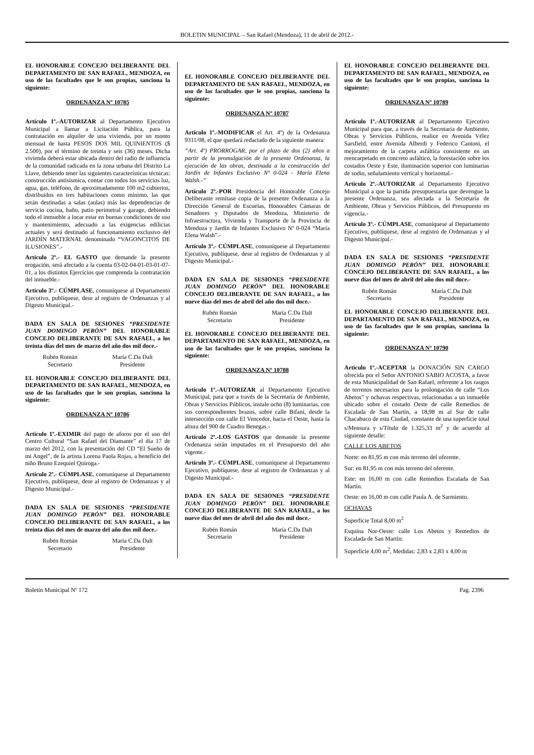BOLETIN MUNICIPAL – San Rafael (Mendoza), 11 de abril de 2012.-
EL HONORABLE CONCEJO DELIBERANTE DEL DEPARTAMENTO DE SAN RAFAEL, MENDOZA, en uso de las facultades que le son propias, sanciona la siguiente:
ORDENANZA Nº 10785
Artículo 1º.-AUTORIZAR al Departamento Ejecutivo Municipal a llamar a Licitación Pública, para la contratación en alquiler de una vivienda, por un monto mensual de hasta PESOS DOS MIL QUINIENTOS ($ 2.500), por el término de treinta y seis (36) meses. Dicha vivienda deberá estar ubicada dentro del radio de influencia de la comunidad radicada en la zona urbana del Distrito La Llave, debiendo tener las siguientes características técnicas: construcción antisísmica, contar con todos los servicios luz, agua, gas, teléfono, de aproximadamente 100 m2 cubiertos, distribuidos en tres habitaciones como mínimo, las que serán destinadas a salas (aulas) más las dependencias de servicio cocina, baño, patio perimetral y garage, debiendo todo el inmueble a locar estar en buenas condiciones de uso y mantenimiento, adecuado a las exigencias edilicias actuales y será destinado al funcionamiento exclusivo del JARDÍN MATERNAL denominado “VAGONCITOS DE ILUSIONES”.-
Artículo 2º.- EL GASTO que demande la presente erogación, será afectado a la cuenta 03-02-04-01-03-01-07-01, a los distintos Ejercicios que comprenda la contratación del inmueble.-
Artículo 3º.- CÚMPLASE, comuníquese al Departamento Ejecutivo, publíquese, dese al registro de Ordenanzas y al Digesto Municipal.-
DADA EN SALA DE SESIONES “PRESIDENTE JUAN DOMINGO PERÓN” DEL HONORABLE CONCEJO DELIBERANTE DE SAN RAFAEL, a los treinta días del mes de marzo del año dos mil doce.-
Rubén Román
Secretario
María C.Da Dalt
Presidente
EL HONORABLE CONCEJO DELIBERANTE DEL DEPARTAMENTO DE SAN RAFAEL, MENDOZA, en uso de las facultades que le son propias, sanciona la siguiente:
ORDENANZA Nº 10786
Artículo 1º.-EXIMIR del pago de aforos por el uso del Centro Cultural “San Rafael del Diamante” el día 17 de marzo del 2012, con la presentación del CD “El Sueño de mi Angel”, de la artista Lorena Paola Rojas, a beneficio del niño Bruno Ezequiel Quiroga.-
Artículo 2º.- CÚMPLASE, comuníquese al Departamento Ejecutivo, publíquese, dese al registro de Ordenanzas y al Digesto Municipal.-
DADA EN SALA DE SESIONES “PRESIDENTE JUAN DOMINGO PERÓN” DEL HONORABLE CONCEJO DELIBERANTE DE SAN RAFAEL, a los treinta días del mes de marzo del año dos mil doce.-
Rubén Román
Secretario
María C.Da Dalt
Presidente
EL HONORABLE CONCEJO DELIBERANTE DEL DEPARTAMENTO DE SAN RAFAEL, MENDOZA, en uso de las facultades que le son propias, sanciona la siguiente:
ORDENANZA Nº 10787
Artículo 1º.-MODIFICAR el Art. 4º) de la Ordenanza 9311/08, el que quedará redactado de la siguiente manera:
“Art. 4º) PRORROGAR, por el plazo de dos (2) años a partir de la promulgación de la presente Ordenanza, la ejecución de las obras, destinada a la construcción del Jardín de Infantes Exclusivo Nº 0-024 - María Elena Walsh.-”
Artículo 2º.-POR Presidencia del Honorable Concejo Deliberante remítase copia de la presente Ordenanza a la Dirección General de Escuelas, Honorables Cámaras de Senadores y Diputados de Mendoza, Ministerio de Infraestructura, Vivienda y Transporte de la Provincia de Mendoza y Jardín de Infantes Exclusivo Nº 0-024 “María Elena Walsh”.-
Artículo 3º.- CÚMPLASE, comuníquese al Departamento Ejecutivo, publíquese, dese al registro de Ordenanzas y al Digesto Municipal.-
DADA EN SALA DE SESIONES “PRESIDENTE JUAN DOMINGO PERÓN” DEL HONORABLE CONCEJO DELIBERANTE DE SAN RAFAEL, a los nueve días del mes de abril del año dos mil doce.-
Rubén Román
Secretario
María C.Da Dalt
Presidente
EL HONORABLE CONCEJO DELIBERANTE DEL DEPARTAMENTO DE SAN RAFAEL, MENDOZA, en uso de las facultades que le son propias, sanciona la siguiente:
ORDENANZA Nº 10788
Artículo 1º.-AUTORIZAR al Departamento Ejecutivo Municipal, para que a través de la Secretaría de Ambiente, Obras y Servicios Públicos, instale ocho (8) luminarias, con sus correspondientes brazos, sobre calle Bifani, desde la intersección con calle El Vencedor, hacia el Oeste, hasta la altura del 900 de Cuadro Benegas.-
Artículo 2º.-LOS GASTOS que demande la presente Ordenanza serán imputados en el Presupuesto del año vigente.-
Artículo 3º.- CÚMPLASE, comuníquese al Departamento Ejecutivo, publíquese, dese al registro de Ordenanzas y al Digesto Municipal.-
DADA EN SALA DE SESIONES “PRESIDENTE JUAN DOMINGO PERÓN” DEL HONORABLE CONCEJO DELIBERANTE DE SAN RAFAEL, a los nueve días del mes de abril del año dos mil doce.-
Rubén Román
Secretario
María C.Da Dalt
Presidente
EL HONORABLE CONCEJO DELIBERANTE DEL DEPARTAMENTO DE SAN RAFAEL, MENDOZA, en uso de las facultades que le son propias, sanciona la siguiente:
ORDENANZA Nº 10789
Artículo 1º.-AUTORIZAR al Departamento Ejecutivo Municipal para que, a través de la Secretaría de Ambiente, Obras y Servicios Públicos, realice en Avenida Vélez Sarsfield, entre Avenida Alberdi y Federico Cantoni, el mejoramiento de la carpeta asfáltica consistente en un reencarpetado en concreto asfáltico, la forestación sobre los costados Oeste y Este, iluminación superior con luminarias de sodio, señalamiento vertical y horizontal.-
Artículo 2º.-AUTORIZAR al Departamento Ejecutivo Municipal a que la partida presupuestaria que devengue la presente Ordenanza, sea afectada a la Secretaría de Ambiente, Obras y Servicios Públicos, del Presupuesto en vigencia.-
Artículo 3º.- CÚMPLASE, comuníquese al Departamento Ejecutivo, publíquese, dese al registro de Ordenanzas y al Digesto Municipal.-
DADA EN SALA DE SESIONES “PRESIDENTE JUAN DOMINGO PERÓN” DEL HONORABLE CONCEJO DELIBERANTE DE SAN RAFAEL, a los nueve días del mes de abril del año dos mil doce.-
Rubén Román
Secretario
María C.Da Dalt
Presidente
EL HONORABLE CONCEJO DELIBERANTE DEL DEPARTAMENTO DE SAN RAFAEL, MENDOZA, en uso de las facultades que le son propias, sanciona la siguiente:
ORDENANZA Nº 10790
Artículo 1º.-ACEPTAR la DONACIÓN SIN CARGO ofrecida por el Señor ANTONIO SABIO ACOSTA, a favor de esta Municipalidad de San Rafael, referente a los rasgos de terrenos necesarios para la prolongación de calle “Los Abetos” y ochavas respectivas, relacionadas a un inmueble ubicado sobre el costado Oeste de calle Remedios de Escalada de San Martín, a 18,98 m al Sur de calle Chacabuco de esta Ciudad, constante de una superficie total s/Mensura y s/Título de 1.325,33 m<sup>2</sup> y de acuerdo al siguiente detalle:
CALLE LOS ABETOS
Norte: en 81,95 m con más terreno del oferente.
Sur: en 81,95 m con más terreno del oferente.
Este: en 16,00 m con calle Remedios Escalada de San Martín.
Oeste: en 16,00 m con calle Paula A. de Sarmiento.
OCHAVAS
Superficie Total 8,00 m<sup>2</sup>
Esquina Nor-Oeste: calle Los Abetos y Remedios de Escalada de San Martín:
Superficie 4,00 m<sup>2</sup>, Medidas: 2,83 x 2,83 x 4,00 m
Boletín Municipal Nº 172 Pag. 2396